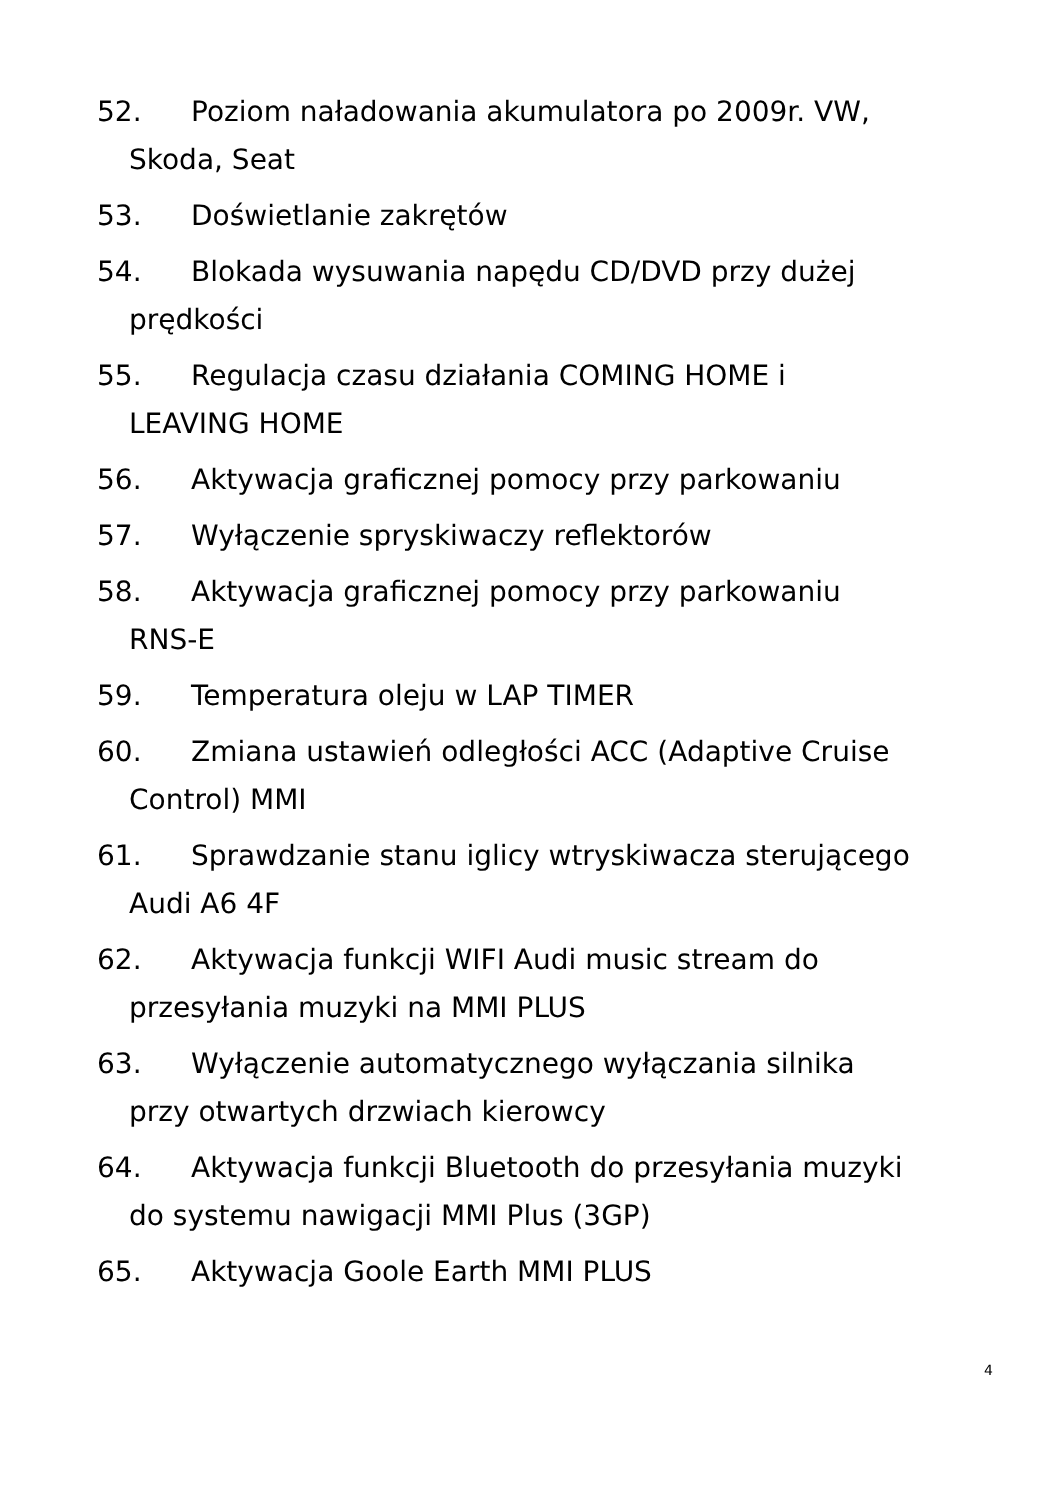52. Poziom naładowania akumulatora po 2009r. VW,
Skoda, Seat
53. Doświetlanie zakrętów
54. Blokada wysuwania napędu CD/DVD przy dużej
prędkości
55. Regulacja czasu działania COMING HOME i
LEAVING HOME
56. Aktywacja graficznej pomocy przy parkowaniu
57. Wyłączenie spryskiwaczy reflektorów
58. Aktywacja graficznej pomocy przy parkowaniu
RNS-E
59. Temperatura oleju w LAP TIMER
60. Zmiana ustawień odległości ACC (Adaptive Cruise
Control) MMI
61. Sprawdzanie stanu iglicy wtryskiwacza sterującego
Audi A6 4F
62. Aktywacja funkcji WIFI Audi music stream do
przesyłania muzyki na MMI PLUS
63. Wyłączenie automatycznego wyłączania silnika
przy otwartych drzwiach kierowcy
64. Aktywacja funkcji Bluetooth do przesyłania muzyki
do systemu nawigacji MMI Plus (3GP)
65. Aktywacja Goole Earth MMI PLUS
4